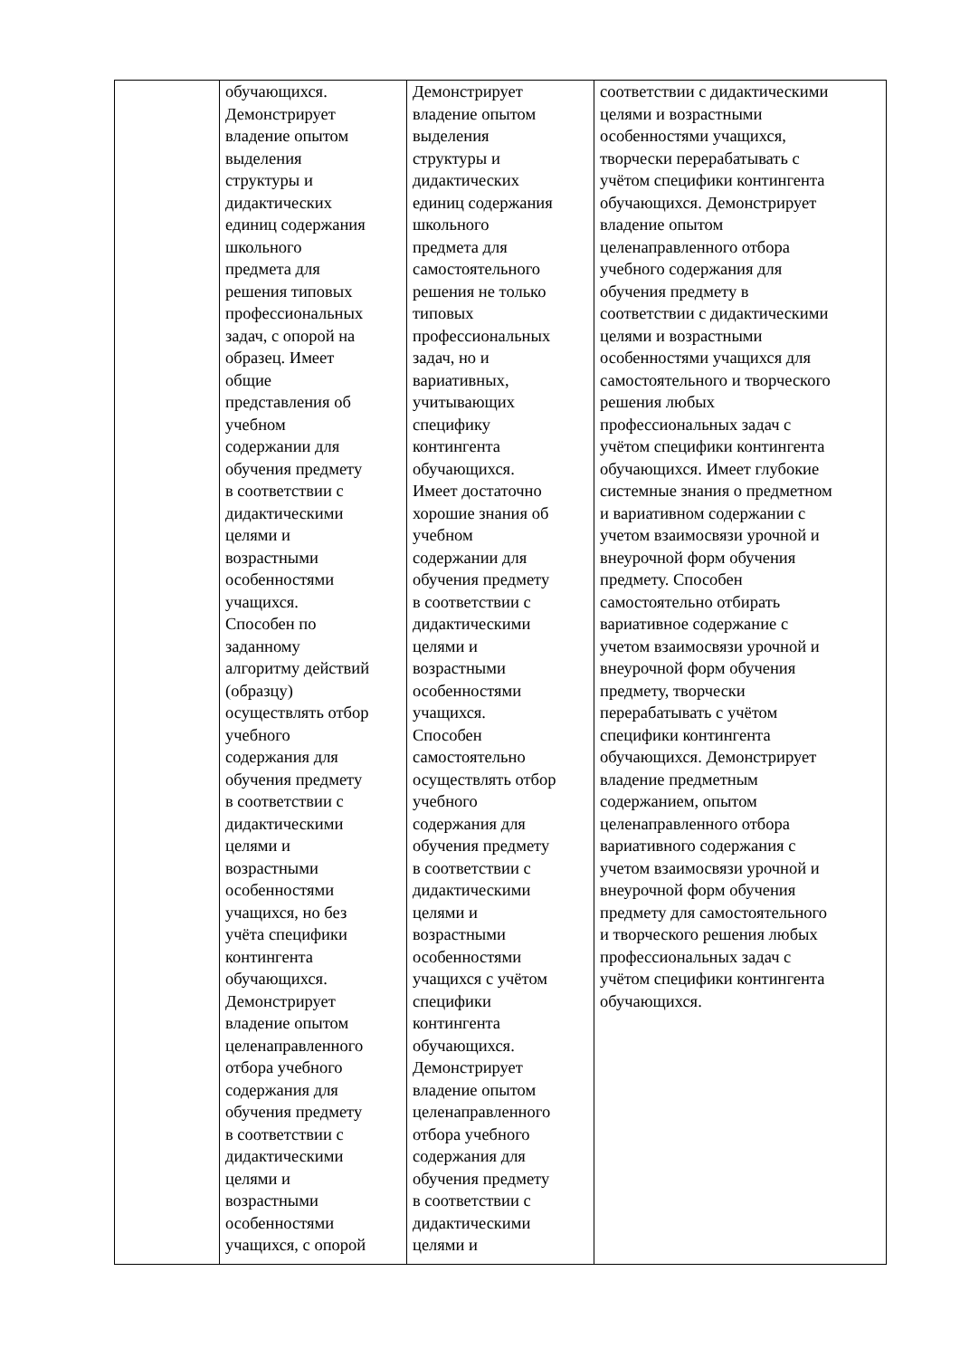| | обучающихся. Демонстрирует владение опытом выделения структуры и дидактических единиц содержания школьного предмета для решения типовых профессиональных задач, с опорой на образец. Имеет общие представления об учебном содержании для обучения предмету в соответствии с дидактическими целями и возрастными особенностями учащихся. Способен по заданному алгоритму действий (образцу) осуществлять отбор учебного содержания для обучения предмету в соответствии с дидактическими целями и возрастными особенностями учащихся, но без учёта специфики контингента обучающихся. Демонстрирует владение опытом целенаправленного отбора учебного содержания для обучения предмету в соответствии с дидактическими целями и возрастными особенностями учащихся, с опорой | Демонстрирует владение опытом выделения структуры и дидактических единиц содержания школьного предмета для самостоятельного решения не только типовых профессиональных задач, но и вариативных, учитывающих специфику контингента обучающихся. Имеет достаточно хорошие знания об учебном содержании для обучения предмету в соответствии с дидактическими целями и возрастными особенностями учащихся. Способен самостоятельно осуществлять отбор учебного содержания для обучения предмету в соответствии с дидактическими целями и возрастными особенностями учащихся с учётом специфики контингента обучающихся. Демонстрирует владение опытом целенаправленного отбора учебного содержания для обучения предмету в соответствии с дидактическими целями и | соответствии с дидактическими целями и возрастными особенностями учащихся, творчески перерабатывать с учётом специфики контингента обучающихся. Демонстрирует владение опытом целенаправленного отбора учебного содержания для обучения предмету в соответствии с дидактическими целями и возрастными особенностями учащихся для самостоятельного и творческого решения любых профессиональных задач с учётом специфики контингента обучающихся. Имеет глубокие системные знания о предметном и вариативном содержании с учетом взаимосвязи урочной и внеурочной форм обучения предмету. Способен самостоятельно отбирать вариативное содержание с учетом взаимосвязи урочной и внеурочной форм обучения предмету, творчески перерабатывать с учётом специфики контингента обучающихся. Демонстрирует владение предметным содержанием, опытом целенаправленного отбора вариативного содержания с учетом взаимосвязи урочной и внеурочной форм обучения предмету для самостоятельного и творческого решения любых профессиональных задач с учётом специфики контингента обучающихся. |